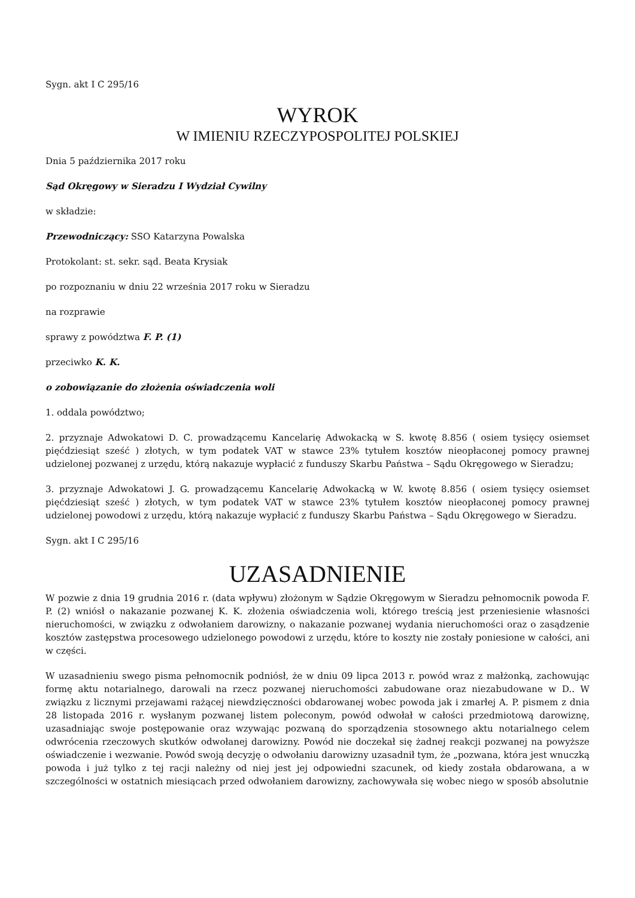Sygn. akt I C 295/16
WYROK
W IMIENIU RZECZYPOSPOLITEJ POLSKIEJ
Dnia 5 października 2017 roku
Sąd Okręgowy w Sieradzu I Wydział Cywilny
w składzie:
Przewodniczący: SSO Katarzyna Powalska
Protokolant: st. sekr. sąd. Beata Krysiak
po rozpoznaniu w dniu 22 września 2017 roku w Sieradzu
na rozprawie
sprawy z powództwa F. P. (1)
przeciwko K. K.
o zobowiązanie do złożenia oświadczenia woli
1. oddala powództwo;
2. przyznaje Adwokatowi D. C. prowadzącemu Kancelarię Adwokacką w S. kwotę 8.856 ( osiem tysięcy osiemset pięćdziesiąt sześć ) złotych, w tym podatek VAT w stawce 23% tytułem kosztów nieopłaconej pomocy prawnej udzielonej pozwanej z urzędu, którą nakazuje wypłacić z funduszy Skarbu Państwa – Sądu Okręgowego w Sieradzu;
3. przyznaje Adwokatowi J. G. prowadzącemu Kancelarię Adwokacką w W. kwotę 8.856 ( osiem tysięcy osiemset pięćdziesiąt sześć ) złotych, w tym podatek VAT w stawce 23% tytułem kosztów nieopłaconej pomocy prawnej udzielonej powodowi z urzędu, którą nakazuje wypłacić z funduszy Skarbu Państwa – Sądu Okręgowego w Sieradzu.
Sygn. akt I C 295/16
UZASADNIENIE
W pozwie z dnia 19 grudnia 2016 r. (data wpływu) złożonym w Sądzie Okręgowym w Sieradzu pełnomocnik powoda F. P. (2) wniósł o nakazanie pozwanej K. K. złożenia oświadczenia woli, którego treścią jest przeniesienie własności nieruchomości, w związku z odwołaniem darowizny, o nakazanie pozwanej wydania nieruchomości oraz o zasądzenie kosztów zastępstwa procesowego udzielonego powodowi z urzędu, które to koszty nie zostały poniesione w całości, ani w części.
W uzasadnieniu swego pisma pełnomocnik podniósł, że w dniu 09 lipca 2013 r. powód wraz z małżonką, zachowując formę aktu notarialnego, darowali na rzecz pozwanej nieruchomości zabudowane oraz niezabudowane w D.. W związku z licznymi przejawami rażącej niewdzięczności obdarowanej wobec powoda jak i zmarłej A. P. pismem z dnia 28 listopada 2016 r. wysłanym pozwanej listem poleconym, powód odwołał w całości przedmiotową darowiznę, uzasadniając swoje postępowanie oraz wzywając pozwaną do sporządzenia stosownego aktu notarialnego celem odwrócenia rzeczowych skutków odwołanej darowizny. Powód nie doczekał się żadnej reakcji pozwanej na powyższe oświadczenie i wezwanie. Powód swoją decyzję o odwołaniu darowizny uzasadnił tym, że „pozwana, która jest wnuczką powoda i już tylko z tej racji należny od niej jest jej odpowiedni szacunek, od kiedy została obdarowana, a w szczególności w ostatnich miesiącach przed odwołaniem darowizny, zachowywała się wobec niego w sposób absolutnie